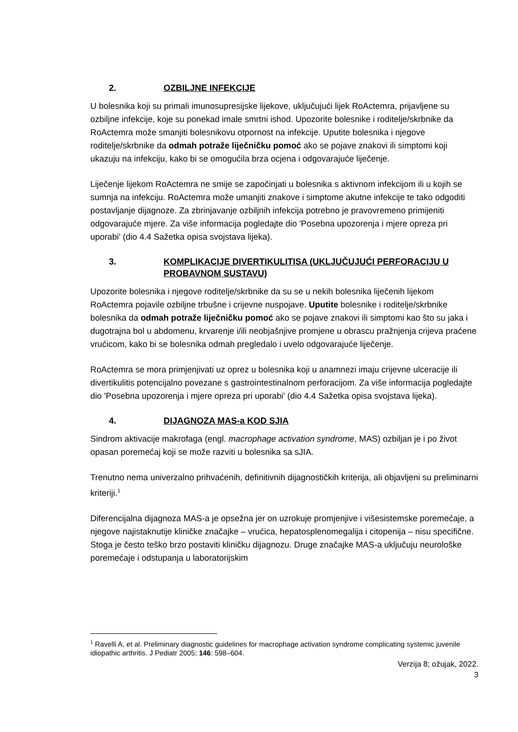2. OZBILJNE INFEKCIJE
U bolesnika koji su primali imunosupresijske lijekove, uključujući lijek RoActemra, prijavljene su ozbiljne infekcije, koje su ponekad imale smrtni ishod. Upozorite bolesnike i roditelje/skrbnike da RoActemra može smanjiti bolesnikovu otpornost na infekcije. Uputite bolesnika i njegove roditelje/skrbnike da odmah potraže liječničku pomoć ako se pojave znakovi ili simptomi koji ukazuju na infekciju, kako bi se omogućila brza ocjena i odgovarajuće liječenje.
Liječenje lijekom RoActemra ne smije se započinjati u bolesnika s aktivnom infekcijom ili u kojih se sumnja na infekciju. RoActemra može umanjiti znakove i simptome akutne infekcije te tako odgoditi postavljanje dijagnoze. Za zbrinjavanje ozbiljnih infekcija potrebno je pravovremeno primijeniti odgovarajuće mjere. Za više informacija pogledajte dio 'Posebna upozorenja i mjere opreza pri uporabi' (dio 4.4 Sažetka opisa svojstava lijeka).
3. KOMPLIKACIJE DIVERTIKULITISA (UKLJUČUJUĆI PERFORACIJU U PROBAVNOM SUSTAVU)
Upozorite bolesnika i njegove roditelje/skrbnike da su se u nekih bolesnika liječenih lijekom RoActemra pojavile ozbiljne trbušne i crijevne nuspojave. Uputite bolesnike i roditelje/skrbnike bolesnika da odmah potraže liječničku pomoć ako se pojave znakovi ili simptomi kao što su jaka i dugotrajna bol u abdomenu, krvarenje i/ili neobjašnjive promjene u obrascu pražnjenja crijeva praćene vrućicom, kako bi se bolesnika odmah pregledalo i uvelo odgovarajuće liječenje.
RoActemra se mora primjenjivati uz oprez u bolesnika koji u anamnezi imaju crijevne ulceracije ili divertikulitis potencijalno povezane s gastrointestinalnom perforacijom. Za više informacija pogledajte dio 'Posebna upozorenja i mjere opreza pri uporabi' (dio 4.4 Sažetka opisa svojstava lijeka).
4. DIJAGNOZA MAS-a KOD SJIA
Sindrom aktivacije makrofaga (engl. macrophage activation syndrome, MAS) ozbiljan je i po život opasan poremećaj koji se može razviti u bolesnika sa sJIA.
Trenutno nema univerzalno prihvaćenih, definitivnih dijagnostičkih kriterija, ali objavljeni su preliminarni kriteriji.<sup>1</sup>
Diferencijalna dijagnoza MAS-a je opsežna jer on uzrokuje promjenjive i višesistemske poremećaje, a njegove najistaknutije kliničke značajke – vrućica, hepatosplenomegalija i citopenija – nisu specifične. Stoga je često teško brzo postaviti kliničku dijagnozu. Druge značajke MAS-a uključuju neurološke poremećaje i odstupanja u laboratorijskim
<sup>1</sup> Ravelli A, et al. Preliminary diagnostic guidelines for macrophage activation syndrome complicating systemic juvenile idiopathic arthritis. J Pediatr 2005; 146: 598–604.
Verzija 8; ožujak, 2022.
3